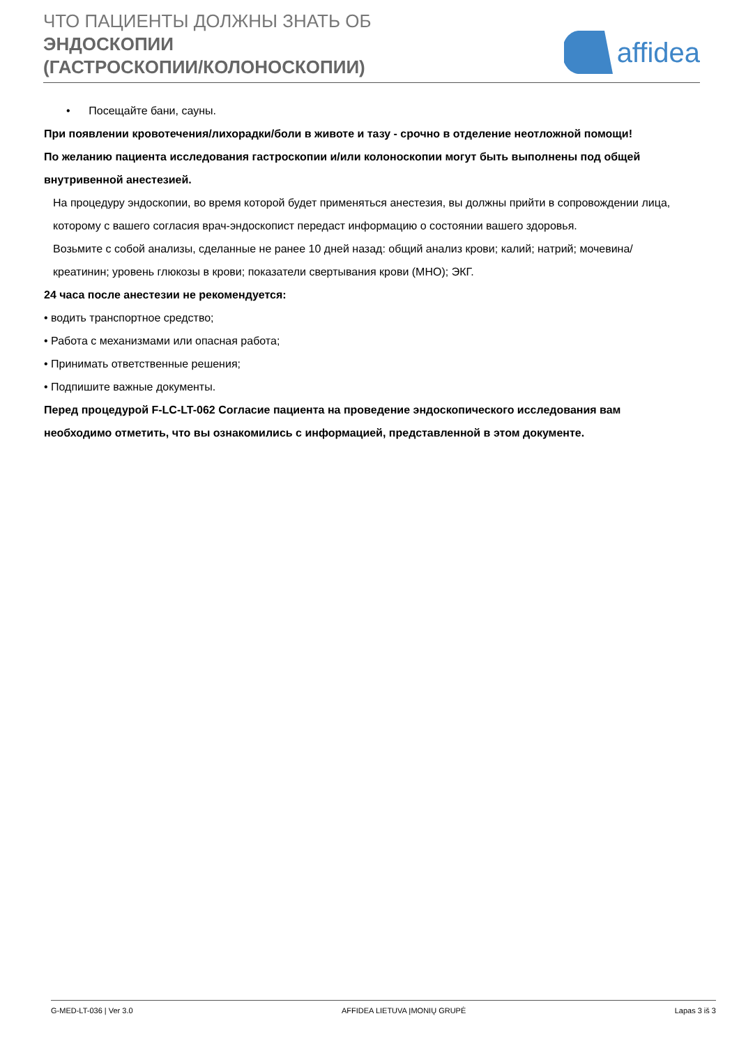ЧТО ПАЦИЕНТЫ ДОЛЖНЫ ЗНАТЬ ОБ
ЭНДОСКОПИИ
(ГАСТРОСКОПИИ/КОЛОНОСКОПИИ)
affidea
• Посещайте бани, сауны.
При появлении кровотечения/лихорадки/боли в животе и тазу - срочно в отделение неотложной помощи!
По желанию пациента исследования гастроскопии и/или колоноскопии могут быть выполнены под общей внутривенной анестезией.
На процедуру эндоскопии, во время которой будет применяться анестезия, вы должны прийти в сопровождении лица, которому с вашего согласия врач-эндоскопист передаст информацию о состоянии вашего здоровья.
Возьмите с собой анализы, сделанные не ранее 10 дней назад: общий анализ крови; калий; натрий; мочевина/креатинин; уровень глюкозы в крови; показатели свертывания крови (МНО); ЭКГ.
24 часа после анестезии не рекомендуется:
• водить транспортное средство;
• Работа с механизмами или опасная работа;
• Принимать ответственные решения;
• Подпишите важные документы.
Перед процедурой F-LC-LT-062 Согласие пациента на проведение эндоскопического исследования вам необходимо отметить, что вы ознакомились с информацией, представленной в этом документе.
G-MED-LT-036 | Ver 3.0 AFFIDEA LIETUVA ĮMONIŲ GRUPĖ Lapas 3 iš 3